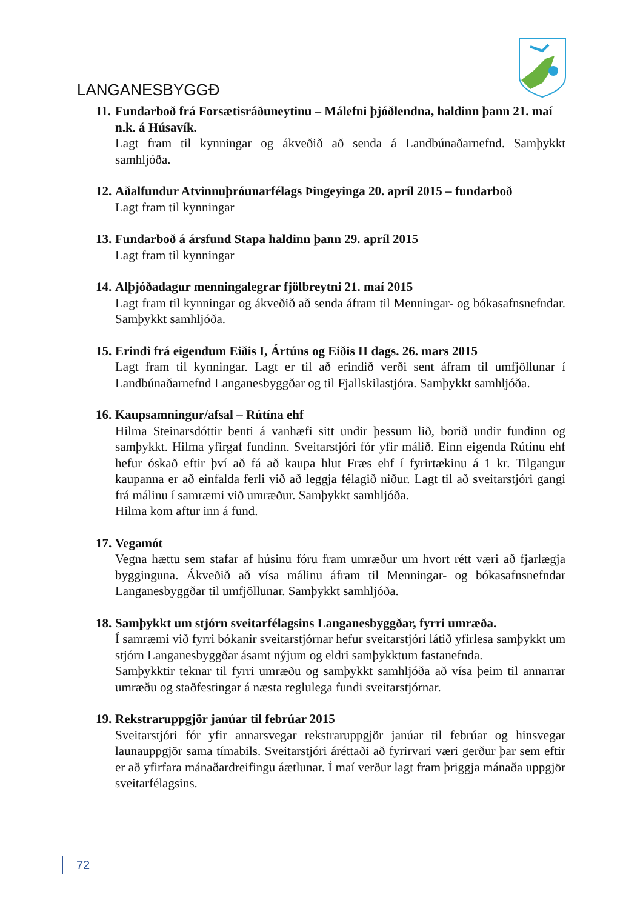LANGANESBYGGÐ
11. Fundarboð frá Forsætisráðuneytinu – Málefni þjóðlendna, haldinn þann 21. maí n.k. á Húsavík.
Lagt fram til kynningar og ákveðið að senda á Landbúnaðarnefnd. Samþykkt samhljóða.
12. Aðalfundur Atvinnuþróunarfélags Þingeyinga 20. apríl 2015 – fundarboð
Lagt fram til kynningar
13. Fundarboð á ársfund Stapa haldinn þann 29. apríl 2015
Lagt fram til kynningar
14. Alþjóðadagur menningalegrar fjölbreytni 21. maí 2015
Lagt fram til kynningar og ákveðið að senda áfram til Menningar- og bókasafnsnefndar. Samþykkt samhljóða.
15. Erindi frá eigendum Eiðis I, Ártúns og Eiðis II dags. 26. mars 2015
Lagt fram til kynningar. Lagt er til að erindið verði sent áfram til umfjöllunar í Landbúnaðarnefnd Langanesbyggðar og til Fjallskilastjóra. Samþykkt samhljóða.
16. Kaupsamningur/afsal – Rútína ehf
Hilma Steinarsdóttir benti á vanhæfi sitt undir þessum lið, borið undir fundinn og samþykkt. Hilma yfirgaf fundinn. Sveitarstjóri fór yfir málið. Einn eigenda Rútínu ehf hefur óskað eftir því að fá að kaupa hlut Fræs ehf í fyrirtækinu á 1 kr. Tilgangur kaupanna er að einfalda ferli við að leggja félagið niður. Lagt til að sveitarstjóri gangi frá málinu í samræmi við umræður. Samþykkt samhljóða.
Hilma kom aftur inn á fund.
17. Vegamót
Vegna hættu sem stafar af húsinu fóru fram umræður um hvort rétt væri að fjarlægja bygginguna. Ákveðið að vísa málinu áfram til Menningar- og bókasafnsnefndar Langanesbyggðar til umfjöllunar. Samþykkt samhljóða.
18. Samþykkt um stjórn sveitarfélagsins Langanesbyggðar, fyrri umræða.
Í samræmi við fyrri bókanir sveitarstjórnar hefur sveitarstjóri látið yfirlesa samþykkt um stjórn Langanesbyggðar ásamt nýjum og eldri samþykktum fastanefnda.
Samþykktir teknar til fyrri umræðu og samþykkt samhljóða að vísa þeim til annarrar umræðu og staðfestingar á næsta reglulega fundi sveitarstjórnar.
19. Rekstraruppgjör janúar til febrúar 2015
Sveitarstjóri fór yfir annarsvegar rekstraruppgjör janúar til febrúar og hinsvegar launauppgjör sama tímabils. Sveitarstjóri áréttaði að fyrirvari væri gerður þar sem eftir er að yfirfara mánaðardreifingu áætlunar. Í maí verður lagt fram þriggja mánaða uppgjör sveitarfélagsins.
72